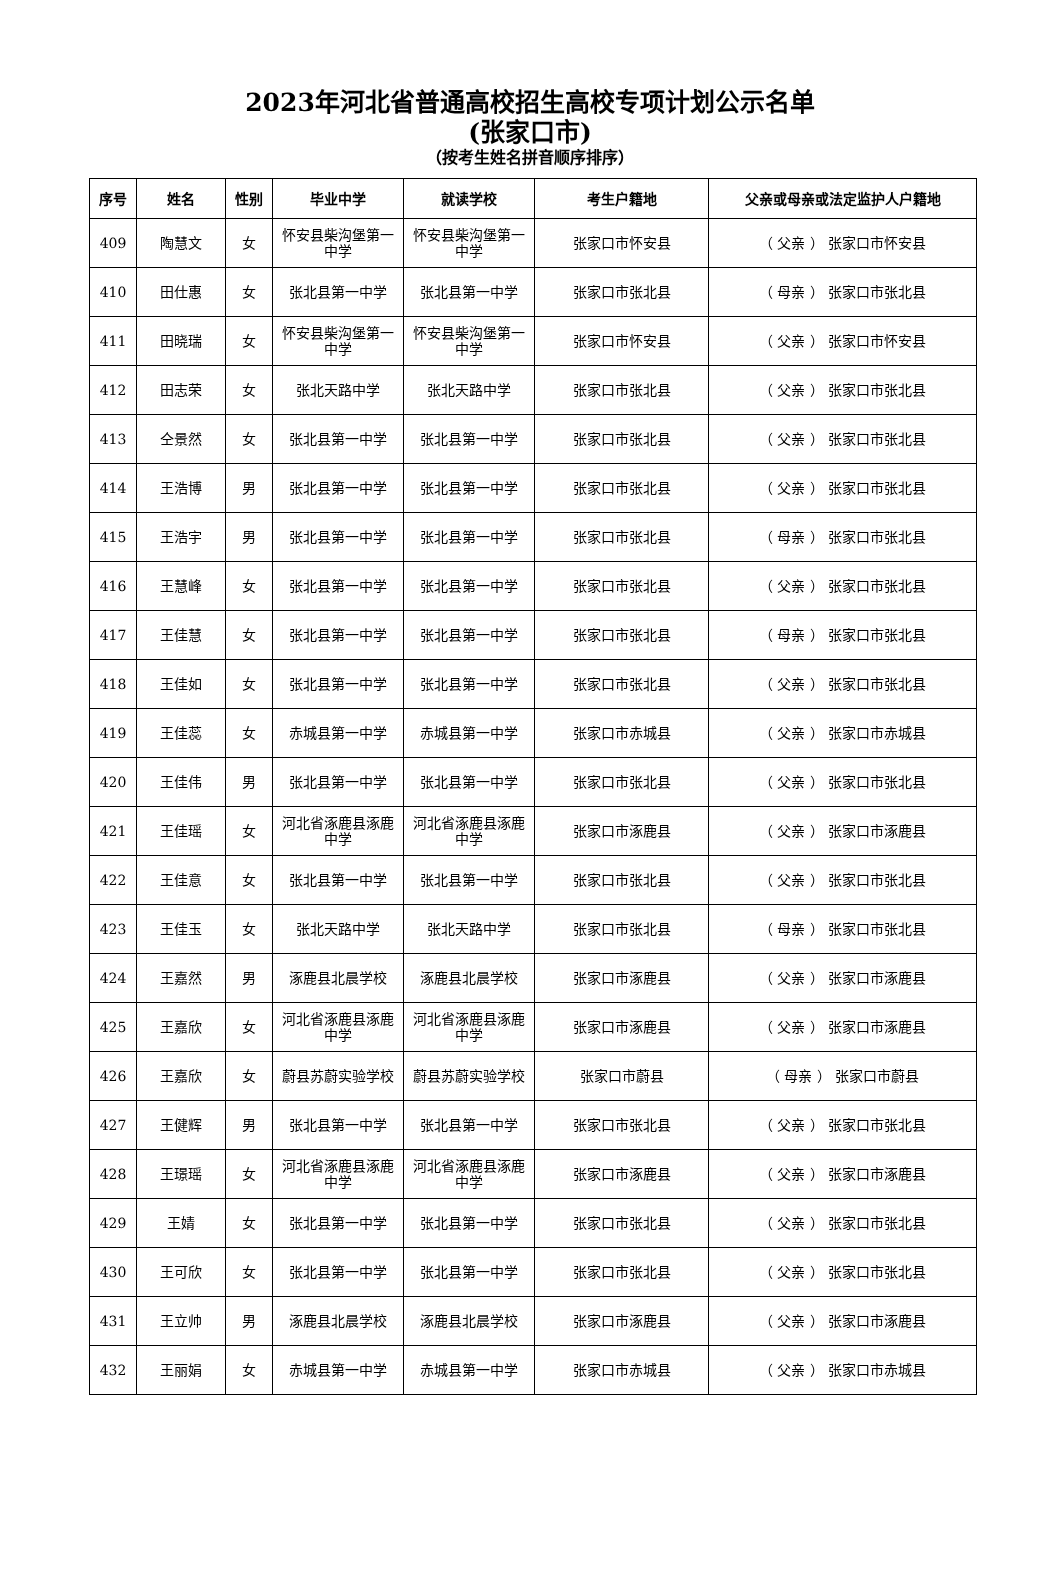2023年河北省普通高校招生高校专项计划公示名单
(张家口市)
（按考生姓名拼音顺序排序）
| 序号 | 姓名 | 性别 | 毕业中学 | 就读学校 | 考生户籍地 | 父亲或母亲或法定监护人户籍地 |
| --- | --- | --- | --- | --- | --- | --- |
| 409 | 陶慧文 | 女 | 怀安县柴沟堡第一中学 | 怀安县柴沟堡第一中学 | 张家口市怀安县 | （ 父亲 ） 张家口市怀安县 |
| 410 | 田仕惠 | 女 | 张北县第一中学 | 张北县第一中学 | 张家口市张北县 | （ 母亲 ） 张家口市张北县 |
| 411 | 田晓瑞 | 女 | 怀安县柴沟堡第一中学 | 怀安县柴沟堡第一中学 | 张家口市怀安县 | （ 父亲 ） 张家口市怀安县 |
| 412 | 田志荣 | 女 | 张北天路中学 | 张北天路中学 | 张家口市张北县 | （ 父亲 ） 张家口市张北县 |
| 413 | 仝景然 | 女 | 张北县第一中学 | 张北县第一中学 | 张家口市张北县 | （ 父亲 ） 张家口市张北县 |
| 414 | 王浩博 | 男 | 张北县第一中学 | 张北县第一中学 | 张家口市张北县 | （ 父亲 ） 张家口市张北县 |
| 415 | 王浩宇 | 男 | 张北县第一中学 | 张北县第一中学 | 张家口市张北县 | （ 母亲 ） 张家口市张北县 |
| 416 | 王慧峰 | 女 | 张北县第一中学 | 张北县第一中学 | 张家口市张北县 | （ 父亲 ） 张家口市张北县 |
| 417 | 王佳慧 | 女 | 张北县第一中学 | 张北县第一中学 | 张家口市张北县 | （ 母亲 ） 张家口市张北县 |
| 418 | 王佳如 | 女 | 张北县第一中学 | 张北县第一中学 | 张家口市张北县 | （ 父亲 ） 张家口市张北县 |
| 419 | 王佳蕊 | 女 | 赤城县第一中学 | 赤城县第一中学 | 张家口市赤城县 | （ 父亲 ） 张家口市赤城县 |
| 420 | 王佳伟 | 男 | 张北县第一中学 | 张北县第一中学 | 张家口市张北县 | （ 父亲 ） 张家口市张北县 |
| 421 | 王佳瑶 | 女 | 河北省涿鹿县涿鹿中学 | 河北省涿鹿县涿鹿中学 | 张家口市涿鹿县 | （ 父亲 ） 张家口市涿鹿县 |
| 422 | 王佳意 | 女 | 张北县第一中学 | 张北县第一中学 | 张家口市张北县 | （ 父亲 ） 张家口市张北县 |
| 423 | 王佳玉 | 女 | 张北天路中学 | 张北天路中学 | 张家口市张北县 | （ 母亲 ） 张家口市张北县 |
| 424 | 王嘉然 | 男 | 涿鹿县北晨学校 | 涿鹿县北晨学校 | 张家口市涿鹿县 | （ 父亲 ） 张家口市涿鹿县 |
| 425 | 王嘉欣 | 女 | 河北省涿鹿县涿鹿中学 | 河北省涿鹿县涿鹿中学 | 张家口市涿鹿县 | （ 父亲 ） 张家口市涿鹿县 |
| 426 | 王嘉欣 | 女 | 蔚县苏蔚实验学校 | 蔚县苏蔚实验学校 | 张家口市蔚县 | （ 母亲 ） 张家口市蔚县 |
| 427 | 王健辉 | 男 | 张北县第一中学 | 张北县第一中学 | 张家口市张北县 | （ 父亲 ） 张家口市张北县 |
| 428 | 王璟瑶 | 女 | 河北省涿鹿县涿鹿中学 | 河北省涿鹿县涿鹿中学 | 张家口市涿鹿县 | （ 父亲 ） 张家口市涿鹿县 |
| 429 | 王婧 | 女 | 张北县第一中学 | 张北县第一中学 | 张家口市张北县 | （ 父亲 ） 张家口市张北县 |
| 430 | 王可欣 | 女 | 张北县第一中学 | 张北县第一中学 | 张家口市张北县 | （ 父亲 ） 张家口市张北县 |
| 431 | 王立帅 | 男 | 涿鹿县北晨学校 | 涿鹿县北晨学校 | 张家口市涿鹿县 | （ 父亲 ） 张家口市涿鹿县 |
| 432 | 王丽娟 | 女 | 赤城县第一中学 | 赤城县第一中学 | 张家口市赤城县 | （ 父亲 ） 张家口市赤城县 |